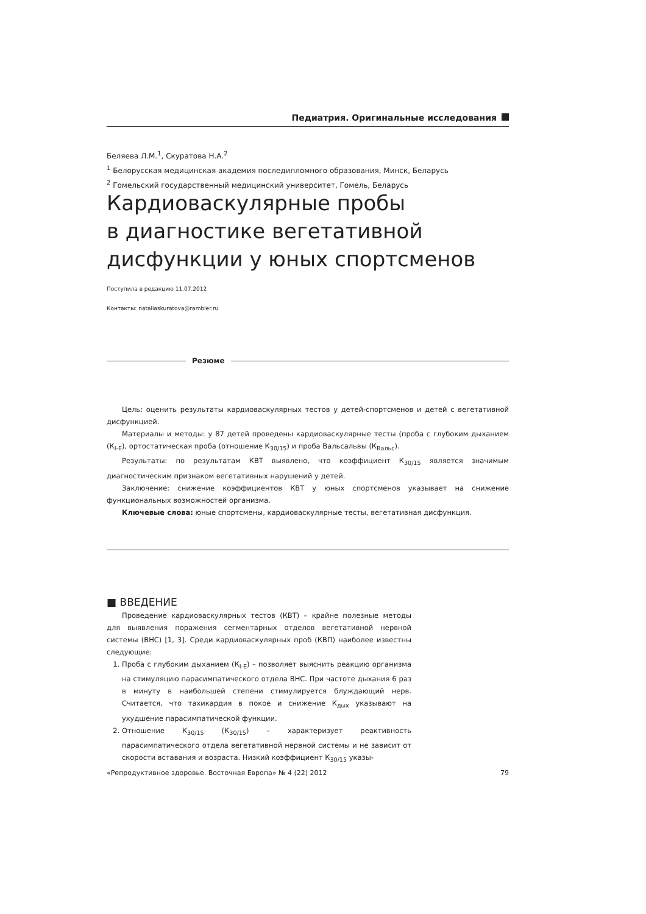Педиатрия. Оригинальные исследования
Беляева Л.М.<sup>1</sup>, Скуратова Н.А.<sup>2</sup>
<sup>1</sup> Белорусская медицинская академия последипломного образования, Минск, Беларусь
<sup>2</sup> Гомельский государственный медицинский университет, Гомель, Беларусь
Кардиоваскулярные пробы
в диагностике вегетативной
дисфункции у юных спортсменов
Поступила в редакцию 11.07.2012
Контакты: nataliaskuratova@rambler.ru
Резюме
Цель: оценить результаты кардиоваскулярных тестов у детей-спортсменов и детей с вегетативной дисфункцией.
Материалы и методы: у 87 детей проведены кардиоваскулярные тесты (проба с глубоким дыханием (К<sub>I-E</sub>), ортостатическая проба (отношение К<sub>30/15</sub>) и проба Вальсальвы (К<sub>Вальс</sub>).
Результаты: по результатам КВТ выявлено, что коэффициент К<sub>30/15</sub> является значимым диагностическим признаком вегетативных нарушений у детей.
Заключение: снижение коэффициентов КВТ у юных спортсменов указывает на снижение функциональных возможностей организма.
Ключевые слова: юные спортсмены, кардиоваскулярные тесты, вегетативная дисфункция.
■ ВВЕДЕНИЕ
Проведение кардиоваскулярных тестов (КВТ) – крайне полезные методы для выявления поражения сегментарных отделов вегетативной нервной системы (ВНС) [1, 3]. Среди кардиоваскулярных проб (КВП) наиболее известны следующие:
1. Проба с глубоким дыханием (К<sub>I-E</sub>) – позволяет выяснить реакцию организма на стимуляцию парасимпатического отдела ВНС. При частоте дыхания 6 раз в минуту в наибольшей степени стимулируется блуждающий нерв. Считается, что тахикардия в покое и снижение К<sub>дых</sub> указывают на ухудшение парасимпатической функции.
2. Отношение К<sub>30/15</sub> (К<sub>30/15</sub>) – характеризует реактивность парасимпатического отдела вегетативной нервной системы и не зависит от скорости вставания и возраста. Низкий коэффициент К<sub>30/15</sub> указы-
«Репродуктивное здоровье. Восточная Европа» № 4 (22) 2012 79